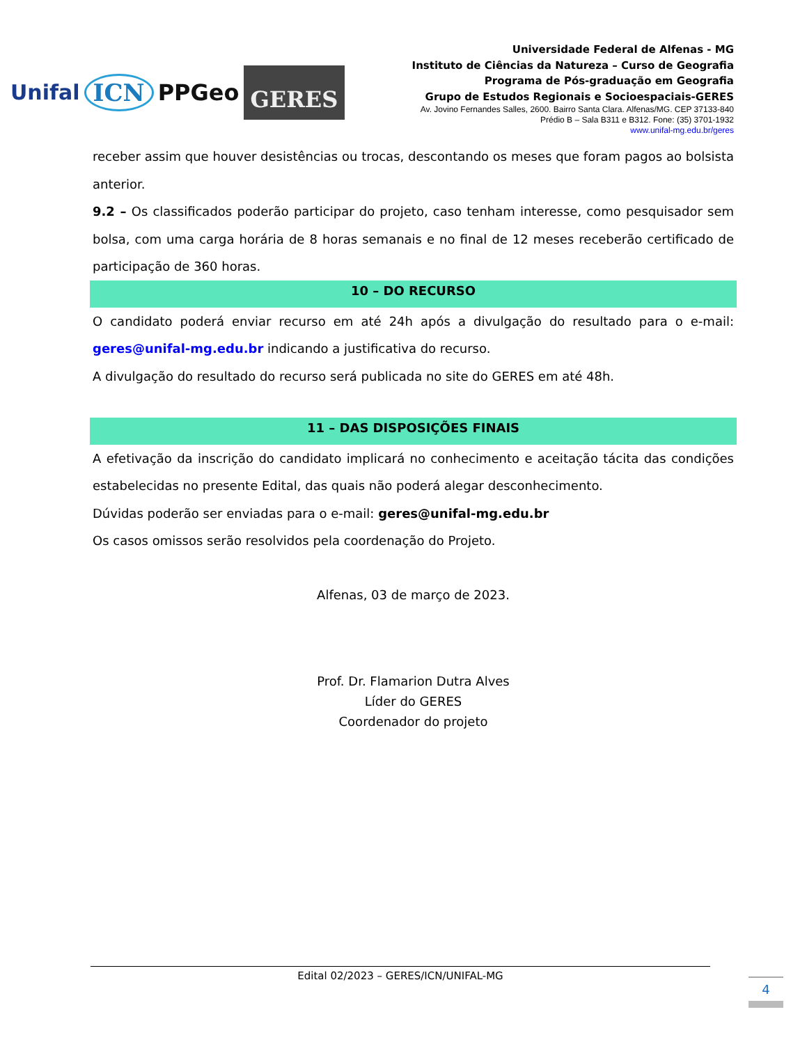Unifal ICN PPGeo GERES
Universidade Federal de Alfenas - MG
Instituto de Ciências da Natureza – Curso de Geografia
Programa de Pós-graduação em Geografia
Grupo de Estudos Regionais e Socioespaciais-GERES
Av. Jovino Fernandes Salles, 2600. Bairro Santa Clara. Alfenas/MG. CEP 37133-840
Prédio B – Sala B311 e B312. Fone: (35) 3701-1932
www.unifal-mg.edu.br/geres
receber assim que houver desistências ou trocas, descontando os meses que foram pagos ao bolsista anterior.
9.2 – Os classificados poderão participar do projeto, caso tenham interesse, como pesquisador sem bolsa, com uma carga horária de 8 horas semanais e no final de 12 meses receberão certificado de participação de 360 horas.
10 – DO RECURSO
O candidato poderá enviar recurso em até 24h após a divulgação do resultado para o e-mail: geres@unifal-mg.edu.br indicando a justificativa do recurso.
A divulgação do resultado do recurso será publicada no site do GERES em até 48h.
11 – DAS DISPOSIÇÕES FINAIS
A efetivação da inscrição do candidato implicará no conhecimento e aceitação tácita das condições estabelecidas no presente Edital, das quais não poderá alegar desconhecimento.
Dúvidas poderão ser enviadas para o e-mail: geres@unifal-mg.edu.br
Os casos omissos serão resolvidos pela coordenação do Projeto.
Alfenas, 03 de março de 2023.
Prof. Dr. Flamarion Dutra Alves
Líder do GERES
Coordenador do projeto
Edital 02/2023 – GERES/ICN/UNIFAL-MG
4